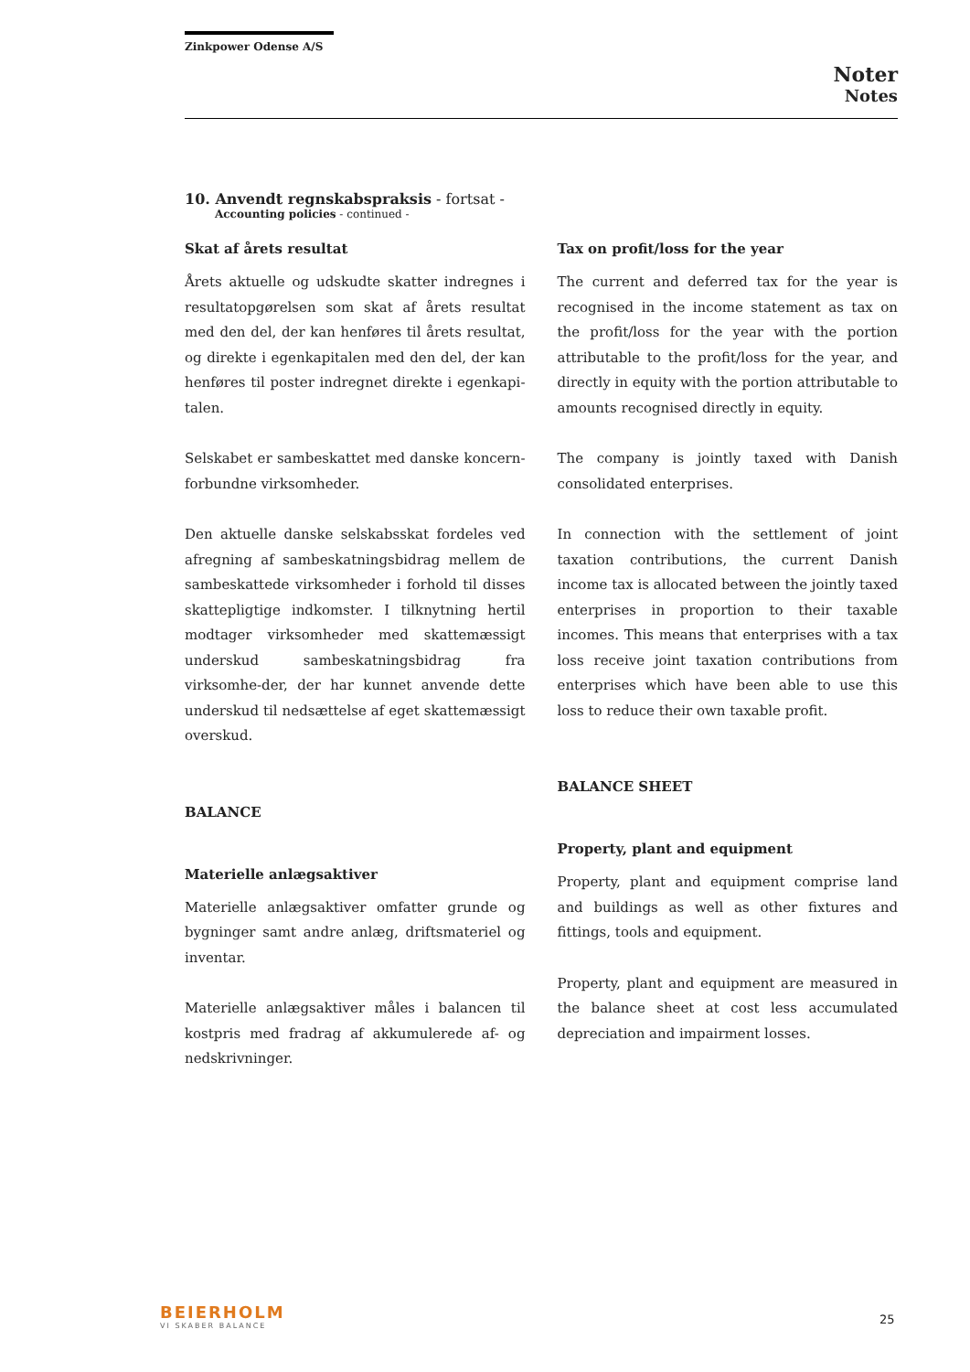Zinkpower Odense A/S
Noter
Notes
10. Anvendt regnskabspraksis - fortsat -
Accounting policies - continued -
Skat af årets resultat
Årets aktuelle og udskudte skatter indregnes i resultatopgørelsen som skat af årets resultat med den del, der kan henføres til årets resultat, og direkte i egenkapitalen med den del, der kan henføres til poster indregnet direkte i egenkapi-talen.
Selskabet er sambeskattet med danske koncern-forbundne virksomheder.
Den aktuelle danske selskabsskat fordeles ved afregning af sambeskatningsbidrag mellem de sambeskattede virksomheder i forhold til disses skattepligtige indkomster. I tilknytning hertil modtager virksomheder med skattemæssigt underskud sambeskatningsbidrag fra virksomhe-der, der har kunnet anvende dette underskud til nedsættelse af eget skattemæssigt overskud.
BALANCE
Materielle anlægsaktiver
Materielle anlægsaktiver omfatter grunde og bygninger samt andre anlæg, driftsmateriel og inventar.
Materielle anlægsaktiver måles i balancen til kostpris med fradrag af akkumulerede af- og nedskrivninger.
Tax on profit/loss for the year
The current and deferred tax for the year is recognised in the income statement as tax on the profit/loss for the year with the portion attributable to the profit/loss for the year, and directly in equity with the portion attributable to amounts recognised directly in equity.
The company is jointly taxed with Danish consolidated enterprises.
In connection with the settlement of joint taxation contributions, the current Danish income tax is allocated between the jointly taxed enterprises in proportion to their taxable incomes. This means that enterprises with a tax loss receive joint taxation contributions from enterprises which have been able to use this loss to reduce their own taxable profit.
BALANCE SHEET
Property, plant and equipment
Property, plant and equipment comprise land and buildings as well as other fixtures and fittings, tools and equipment.
Property, plant and equipment are measured in the balance sheet at cost less accumulated depreciation and impairment losses.
BEIERHOLM
VI SKABER BALANCE
25